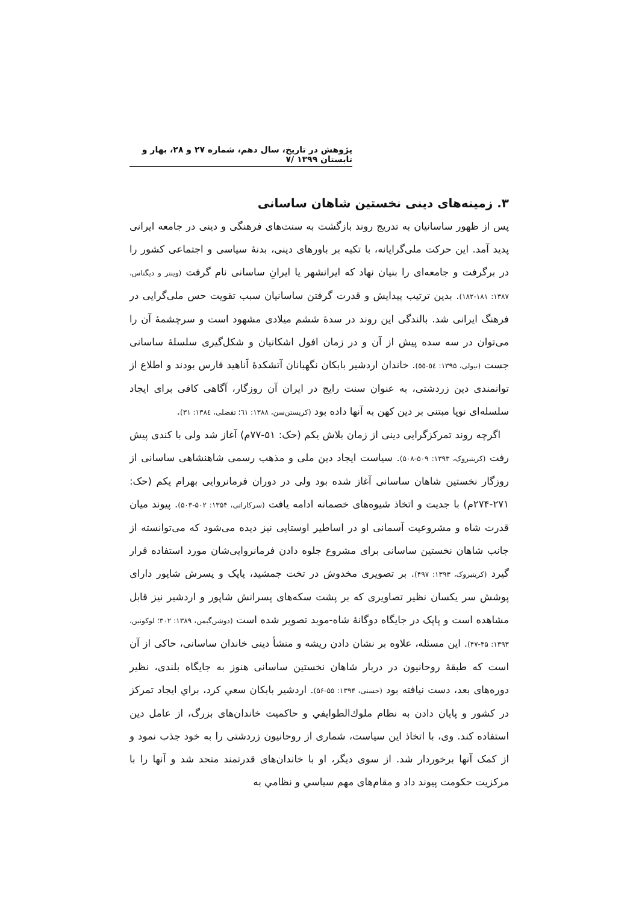پژوهش در تاریخ، سال دهم، شماره ۲۷ و ۲۸، بهار و تابستان ۱۳۹۹ /۷
۳. زمینه‌های دینی نخستین شاهان ساسانی
پس از ظهور ساسانیان به تدریج روند بازگشت به سنت‌های فرهنگی و دینی در جامعه ایرانی پدید آمد. این حرکت ملی‌گرایانه، با تکیه بر باورهای دینی، بدنهٔ سیاسی و اجتماعی کشور را در برگرفت و جامعه‌ای را بنیان نهاد که ایرانشهر یا ایرانِ ساسانی نام گرفت (وینتر و دیگناس، ۱۳۸۷: ۱۸۱-۱۸۲). بدین ترتیب پیدایش و قدرت گرفتن ساسانیان سبب تقویت حس ملی‌گرایی در فرهنگ ایرانی شد. بالندگی این روند در سدهٔ ششم میلادی مشهود است و سرچشمهٔ آن را می‌توان در سه سده پیش از آن و در زمان افول اشکانیان و شکل‌گیری سلسلهٔ ساسانی جست (نیولی، ۱۳۹۵: ٥٤-٥٥). خاندان اردشیر بابکان نگهبانان آتشکدهٔ اَناهید فارس بودند و اطلاع از توانمندی دین زردشتی، به عنوان سنت رایج در ایران آن روزگار، آگاهی کافی برای ایجاد سلسله‌ای نوپا مبتنی بر دین کهن به آنها داده بود (کریستن‌سن، ۱۳۸۸: ٦١؛ تفضلی، ۱۳۸٤: ۳۱).
اگرچه روند تمرکزگرایی دینی از زمان بلاش یکم (حک: ۵۱-۷۷م) آغاز شد ولی با کندی پیش رفت (کرینبروک، ۱۳۹۳: ۵۰۹-۵۰۸). سیاست ایجاد دین ملی و مذهب رسمی شاهنشاهی ساسانی از روزگار نخستین شاهان ساسانی آغاز شده بود ولی در دوران فرمانروایی بهرام یکم (حک: ۲۷۱-۲۷۴م) با جدیت و اتخاذ شیوه‌های خصمانه ادامه یافت (سرکاراتی، ۱۳۵۴: ۵۰۲-۵۰۳). پیوند میان قدرت شاه و مشروعیت آسمانی او در اساطیر اوستایی نیز دیده می‌شود که می‌توانسته از جانب شاهان نخستین ساسانی برای مشروع جلوه دادن فرمانروایی‌شان مورد استفاده قرار گیرد (کرینبروک، ۱۳۹۳: ۴۹۷). بر تصویری مخدوش در تخت جمشید، پاپک و پسرش شاپور دارای پوشش سر یکسان نظیر تصاویری که بر پشت سکه‌های پسرانش شاپور و اردشیر نیز قابل مشاهده است و پاپک در جایگاه دوگانهٔ شاه-موبد تصویر شده است (دوشن‌گیمن، ۱۳۸۹: ۳۰۲؛ لوکونین، ۱۳۹۳: ۴۵-۴۷). این مسئله، علاوه بر نشان دادن ریشه و منشأ دینی خاندان ساسانی، حاکی از آن است که طبقهٔ روحانیون در دربار شاهان نخستین ساسانی هنوز به جایگاه بلندی، نظیر دوره‌های بعد، دست نیافته بود (حسنی، ۱۳۹۴: ۵۵-۵۶). اردشیر بابکان سعي کرد، براي ایجاد تمرکز در کشور و پایان دادن به نظام ملوك‌الطوایفي و حاکمیت خاندان‌های بزرگ، از عامل دین استفاده کند. وی، با اتخاذ این سیاست، شماری از روحانیون زردشتی را به خود جذب نمود و از کمک آنها برخوردار شد. از سوی دیگر، او با خاندان‌های قدرتمند متحد شد و آنها را با مرکزیت حکومت پیوند داد و مقام‌های مهم سیاسي و نظامي به